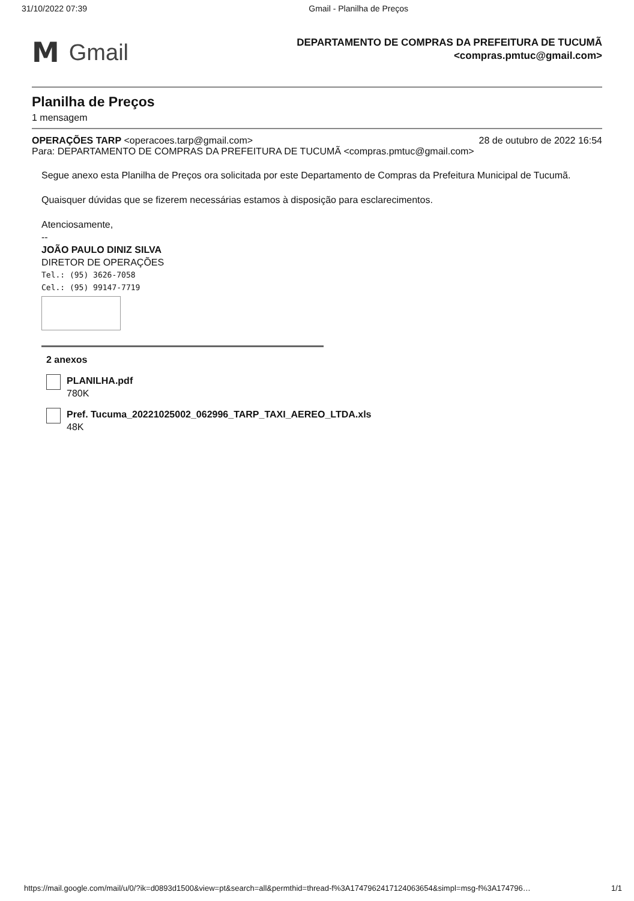31/10/2022 07:39 Gmail - Planilha de Preços
M Gmail
DEPARTAMENTO DE COMPRAS DA PREFEITURA DE TUCUMÃ
<compras.pmtuc@gmail.com>
Planilha de Preços
1 mensagem
OPERAÇÕES TARP <operacoes.tarp@gmail.com> 28 de outubro de 2022 16:54
Para: DEPARTAMENTO DE COMPRAS DA PREFEITURA DE TUCUMÃ <compras.pmtuc@gmail.com>
Segue anexo esta Planilha de Preços ora solicitada por este Departamento de Compras da Prefeitura Municipal de Tucumã.
Quaisquer dúvidas que se fizerem necessárias estamos à disposição para esclarecimentos.
Atenciosamente,
--
JOÃO PAULO DINIZ SILVA
DIRETOR DE OPERAÇÕES
Tel.: (95) 3626-7058
Cel.: (95) 99147-7719
2 anexos
PLANILHA.pdf
780K
Pref. Tucuma_20221025002_062996_TARP_TAXI_AEREO_LTDA.xls
48K
https://mail.google.com/mail/u/0/?ik=d0893d1500&view=pt&search=all&permthid=thread-f%3A1747962417124063654&simpl=msg-f%3A174796… 1/1